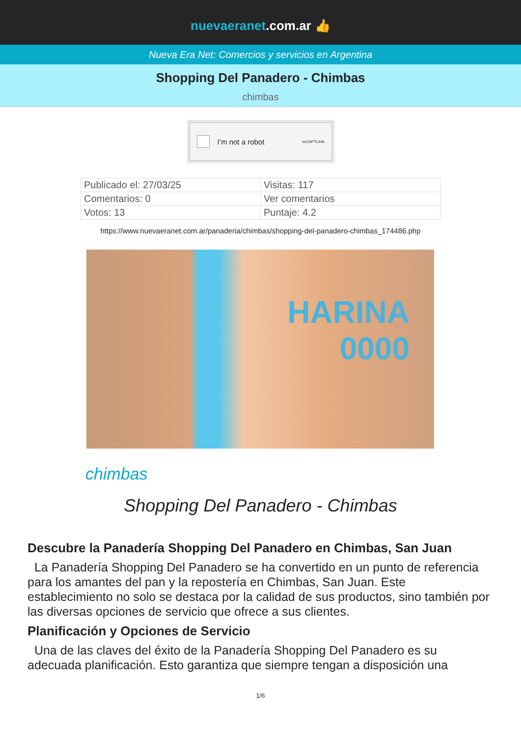nuevaeranet.com.ar 👍
Nueva Era Net: Comercios y servicios en Argentina
Shopping Del Panadero - Chimbas
chimbas
I’m not a robot reCAPTCHA
| Publicado el: 27/03/25 | Visitas: 117 |
| Comentarios: 0 | Ver comentarios |
| Votos: 13 | Puntaje: 4.2 |
https://www.nuevaeranet.com.ar/panaderia/chimbas/shopping-del-panadero-chimbas_174486.php
HARINA
0000
chimbas
Shopping Del Panadero - Chimbas
Descubre la Panadería Shopping Del Panadero en Chimbas, San Juan
La Panadería Shopping Del Panadero se ha convertido en un punto de referencia para los amantes del pan y la repostería en Chimbas, San Juan. Este establecimiento no solo se destaca por la calidad de sus productos, sino también por las diversas opciones de servicio que ofrece a sus clientes.
Planificación y Opciones de Servicio
Una de las claves del éxito de la Panadería Shopping Del Panadero es su adecuada planificación. Esto garantiza que siempre tengan a disposición una
1/6